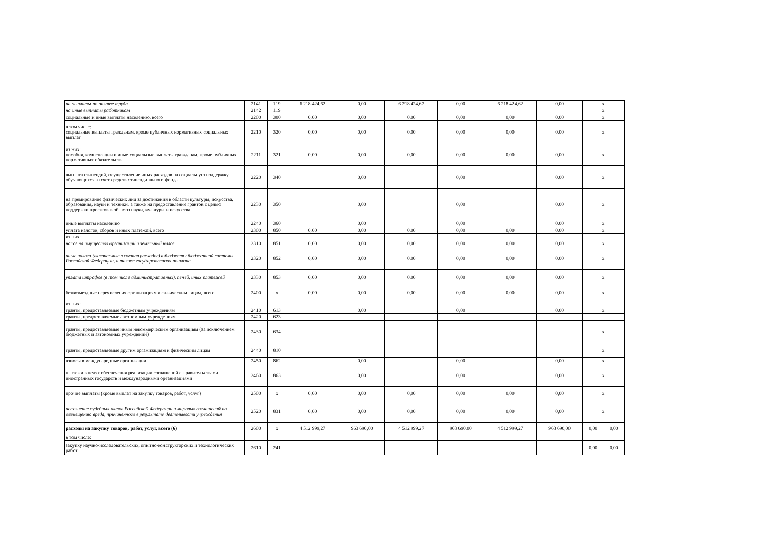| на выплаты по оплате труда | 2141 | 119 | 6 218 424,62 | 0,00 | 6 218 424,62 | 0,00 | 6 218 424,62 | 0,00 | x | |
| на иные выплаты работникам | 2142 | 119 | | | | | | | x | |
| социальные и иные выплаты населению, всего | 2200 | 300 | 0,00 | 0,00 | 0,00 | 0,00 | 0,00 | 0,00 | x | |
| в том числе: социальные выплаты гражданам, кроме публичных нормативных социальных выплат | 2210 | 320 | 0,00 | 0,00 | 0,00 | 0,00 | 0,00 | 0,00 | x | |
| из них: пособия, компенсации и иные социальные выплаты гражданам, кроме публичных нормативных обязательств | 2211 | 321 | 0,00 | 0,00 | 0,00 | 0,00 | 0,00 | 0,00 | x | |
| выплата стипендий, осуществление иных расходов на социальную поддержку обучающихся за счет средств стипендиального фонда | 2220 | 340 | | 0,00 | | 0,00 | | 0,00 | x | |
| на премирование физических лиц за достижения в области культуры, искусства, образования, науки и техники, а также на предоставление грантов с целью поддержки проектов в области науки, культуры и искусства | 2230 | 350 | | 0,00 | | 0,00 | | 0,00 | x | |
| иные выплаты населению | 2240 | 360 | | 0,00 | | 0,00 | | 0,00 | x | |
| уплата налогов, сборов и иных платежей, всего | 2300 | 850 | 0,00 | 0,00 | 0,00 | 0,00 | 0,00 | 0,00 | x | |
| из них: | | | | | | | | | | |
| налог на имущество организаций и земельный налог | 2310 | 851 | 0,00 | 0,00 | 0,00 | 0,00 | 0,00 | 0,00 | x | |
| иные налоги (включаемые в состав расходов) в бюджеты бюджетной системы Российской Федерации, а также государственная пошлина | 2320 | 852 | 0,00 | 0,00 | 0,00 | 0,00 | 0,00 | 0,00 | x | |
| уплата штрафов (в том числе административных), пеней, иных платежей | 2330 | 853 | 0,00 | 0,00 | 0,00 | 0,00 | 0,00 | 0,00 | x | |
| безвозмездные перечисления организациям и физическим лицам, всего | 2400 | x | 0,00 | 0,00 | 0,00 | 0,00 | 0,00 | 0,00 | x | |
| из них: | | | | | | | | | | |
| гранты, предоставляемые бюджетным учреждениям | 2410 | 613 | | 0,00 | | 0,00 | | 0,00 | x | |
| гранты, предоставляемые автономным учреждениям | 2420 | 623 | | | | | | | | |
| гранты, предоставляемые иным некоммерческим организациям (за исключением бюджетных и автономных учреждений) | 2430 | 634 | | | | | | | x | |
| гранты, предоставляемые другим организациям и физическим лицам | 2440 | 810 | | | | | | | x | |
| взносы в международные организации | 2450 | 862 | | 0,00 | | 0,00 | | 0,00 | x | |
| платежи в целях обеспечения реализации соглашений с правительствами иностранных государств и международными организациями | 2460 | 863 | | 0,00 | | 0,00 | | 0,00 | x | |
| прочие выплаты (кроме выплат на закупку товаров, работ, услуг) | 2500 | x | 0,00 | 0,00 | 0,00 | 0,00 | 0,00 | 0,00 | x | |
| исполнение судебных актов Российской Федерации и мировых соглашений по возмещению вреда, причиненного в результате деятельности учреждения | 2520 | 831 | 0,00 | 0,00 | 0,00 | 0,00 | 0,00 | 0,00 | x | |
| расходы на закупку товаров, работ, услуг, всего (6) | 2600 | x | 4 512 999,27 | 963 690,00 | 4 512 999,27 | 963 690,00 | 4 512 999,27 | 963 690,00 | 0,00 | 0,00 |
| в том числе: | | | | | | | | | | |
| закупку научно-исследовательских, опытно-конструкторских и технологических работ | 2610 | 241 | | | | | | | 0,00 | 0,00 |